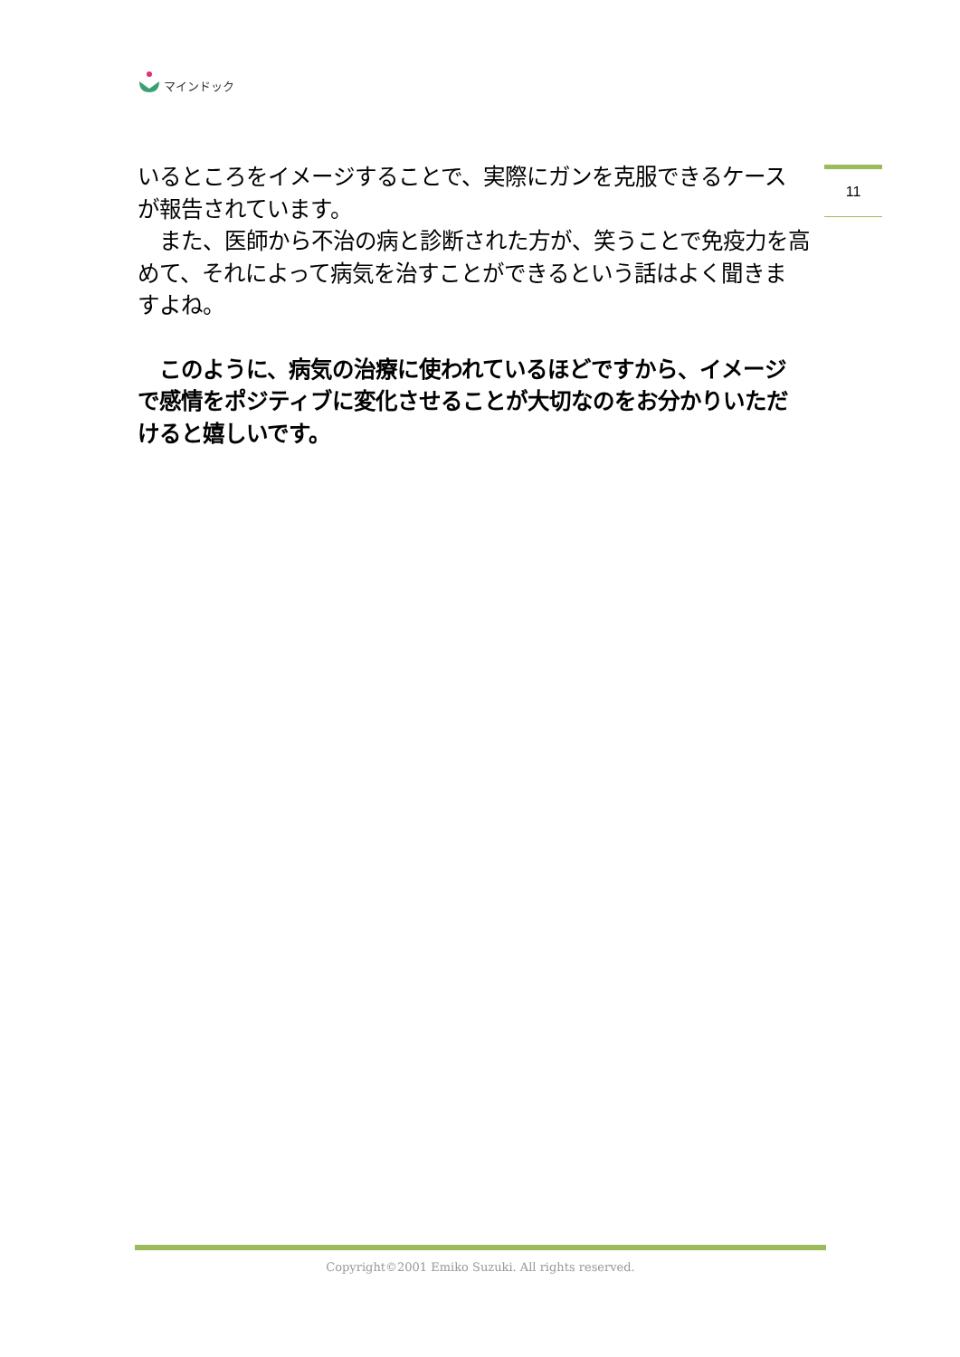マインドック
11
いるところをイメージすることで、実際にガンを克服できるケース
が報告されています。
　また、医師から不治の病と診断された方が、笑うことで免疫力を高
めて、それによって病気を治すことができるという話はよく聞きま
すよね。
　このように、病気の治療に使われているほどですから、イメージ
で感情をポジティブに変化させることが大切なのをお分かりいただ
けると嬉しいです。
Copyright©2001 Emiko Suzuki. All rights reserved.